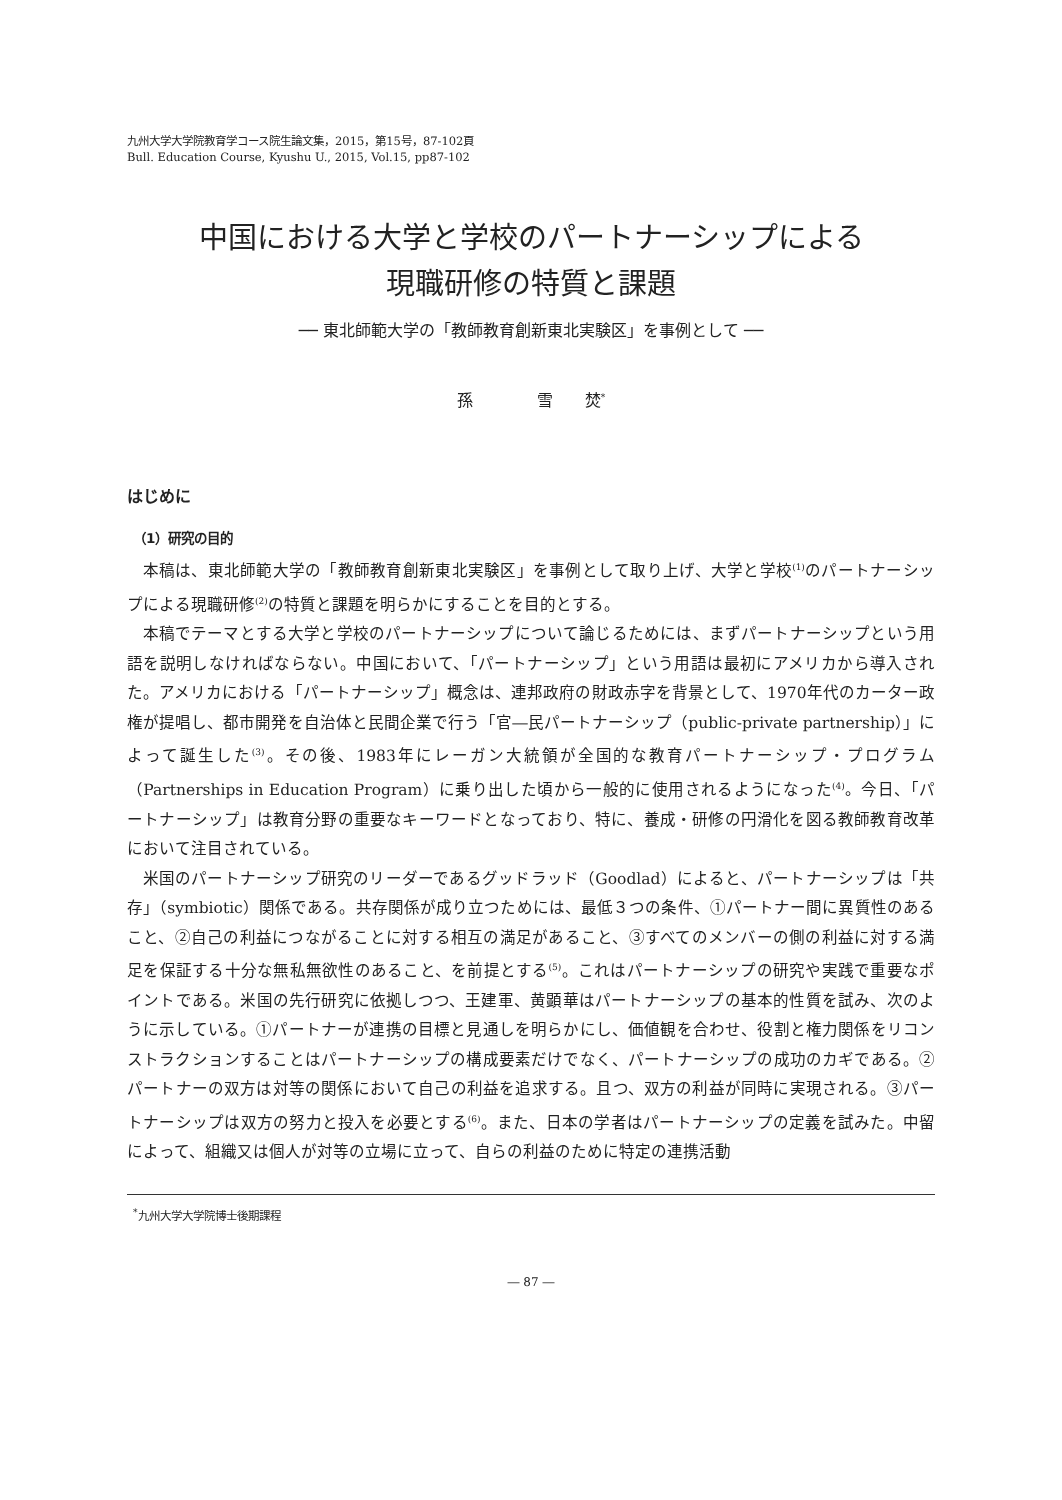九州大学大学院教育学コース院生論文集，2015，第15号，87-102頁
Bull. Education Course, Kyushu U., 2015, Vol.15, pp87-102
中国における大学と学校のパートナーシップによる
現職研修の特質と課題
── 東北師範大学の「教師教育創新東北実験区」を事例として ──
孫　　　　雪　　焚<sup>*</sup>
はじめに
（1）研究の目的
本稿は、東北師範大学の「教師教育創新東北実験区」を事例として取り上げ、大学と学校<sup>(1)</sup>のパートナーシップによる現職研修<sup>(2)</sup>の特質と課題を明らかにすることを目的とする。
本稿でテーマとする大学と学校のパートナーシップについて論じるためには、まずパートナーシップという用語を説明しなければならない。中国において、「パートナーシップ」という用語は最初にアメリカから導入された。アメリカにおける「パートナーシップ」概念は、連邦政府の財政赤字を背景として、1970年代のカーター政権が提唱し、都市開発を自治体と民間企業で行う「官―民パートナーシップ（public-private partnership）」によって誕生した<sup>(3)</sup>。その後、1983年にレーガン大統領が全国的な教育パートナーシップ・プログラム（Partnerships in Education Program）に乗り出した頃から一般的に使用されるようになった<sup>(4)</sup>。今日、「パートナーシップ」は教育分野の重要なキーワードとなっており、特に、養成・研修の円滑化を図る教師教育改革において注目されている。
米国のパートナーシップ研究のリーダーであるグッドラッド（Goodlad）によると、パートナーシップは「共存」（symbiotic）関係である。共存関係が成り立つためには、最低３つの条件、①パートナー間に異質性のあること、②自己の利益につながることに対する相互の満足があること、③すべてのメンバーの側の利益に対する満足を保証する十分な無私無欲性のあること、を前提とする<sup>(5)</sup>。これはパートナーシップの研究や実践で重要なポイントである。米国の先行研究に依拠しつつ、王建軍、黄顕華はパートナーシップの基本的性質を試み、次のように示している。①パートナーが連携の目標と見通しを明らかにし、価値観を合わせ、役割と権力関係をリコンストラクションすることはパートナーシップの構成要素だけでなく、パートナーシップの成功のカギである。②パートナーの双方は対等の関係において自己の利益を追求する。且つ、双方の利益が同時に実現される。③パートナーシップは双方の努力と投入を必要とする<sup>(6)</sup>。また、日本の学者はパートナーシップの定義を試みた。中留によって、組織又は個人が対等の立場に立って、自らの利益のために特定の連携活動
<sup>*</sup> 九州大学大学院博士後期課程
― 87 ―